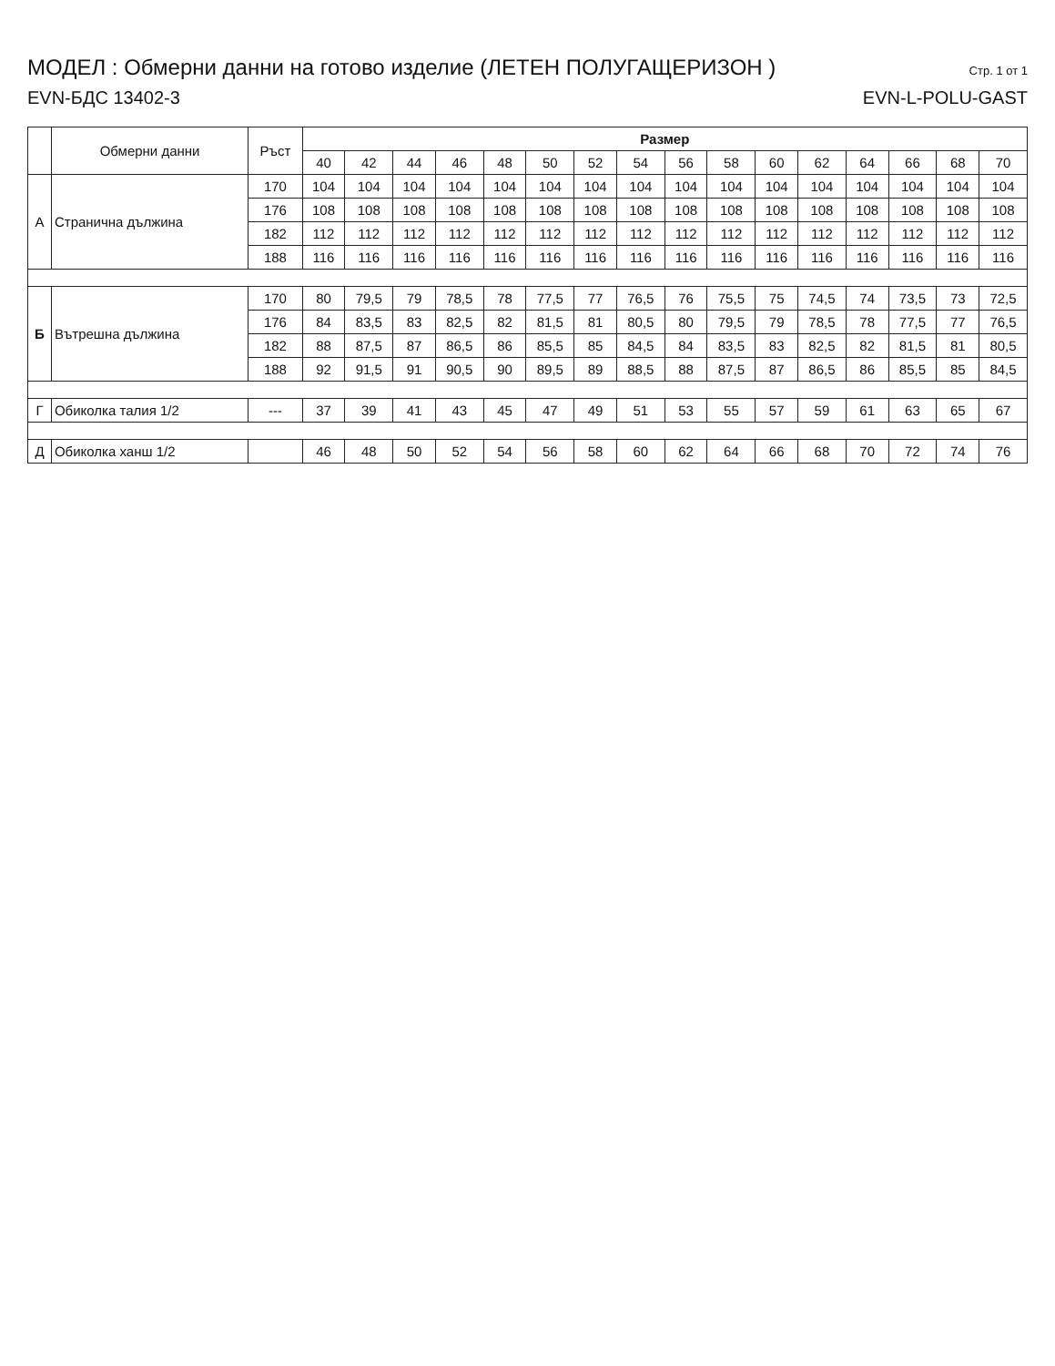МОДЕЛ : Обмерни данни на готово изделие (ЛЕТЕН ПОЛУГАЩЕРИЗОН )
Стр. 1 от 1
EVN-БДС 13402-3 EVN-L-POLU-GAST
| | Обмерни данни | Ръст | Размер | | | | | | | | | | | | | | | |
| --- | --- | --- | --- | --- | --- | --- | --- | --- | --- | --- | --- | --- | --- | --- | --- | --- | --- | --- |
| | | | 40 | 42 | 44 | 46 | 48 | 50 | 52 | 54 | 56 | 58 | 60 | 62 | 64 | 66 | 68 | 70 |
| А | Странична дължина | 170 | 104 | 104 | 104 | 104 | 104 | 104 | 104 | 104 | 104 | 104 | 104 | 104 | 104 | 104 | 104 | 104 |
| | | 176 | 108 | 108 | 108 | 108 | 108 | 108 | 108 | 108 | 108 | 108 | 108 | 108 | 108 | 108 | 108 | 108 |
| | | 182 | 112 | 112 | 112 | 112 | 112 | 112 | 112 | 112 | 112 | 112 | 112 | 112 | 112 | 112 | 112 | 112 |
| | | 188 | 116 | 116 | 116 | 116 | 116 | 116 | 116 | 116 | 116 | 116 | 116 | 116 | 116 | 116 | 116 | 116 |
| Б | Вътрешна дължина | 170 | 80 | 79,5 | 79 | 78,5 | 78 | 77,5 | 77 | 76,5 | 76 | 75,5 | 75 | 74,5 | 74 | 73,5 | 73 | 72,5 |
| | | 176 | 84 | 83,5 | 83 | 82,5 | 82 | 81,5 | 81 | 80,5 | 80 | 79,5 | 79 | 78,5 | 78 | 77,5 | 77 | 76,5 |
| | | 182 | 88 | 87,5 | 87 | 86,5 | 86 | 85,5 | 85 | 84,5 | 84 | 83,5 | 83 | 82,5 | 82 | 81,5 | 81 | 80,5 |
| | | 188 | 92 | 91,5 | 91 | 90,5 | 90 | 89,5 | 89 | 88,5 | 88 | 87,5 | 87 | 86,5 | 86 | 85,5 | 85 | 84,5 |
| Г | Обиколка талия 1/2 | --- | 37 | 39 | 41 | 43 | 45 | 47 | 49 | 51 | 53 | 55 | 57 | 59 | 61 | 63 | 65 | 67 |
| Д | Обиколка ханш 1/2 | | 46 | 48 | 50 | 52 | 54 | 56 | 58 | 60 | 62 | 64 | 66 | 68 | 70 | 72 | 74 | 76 |